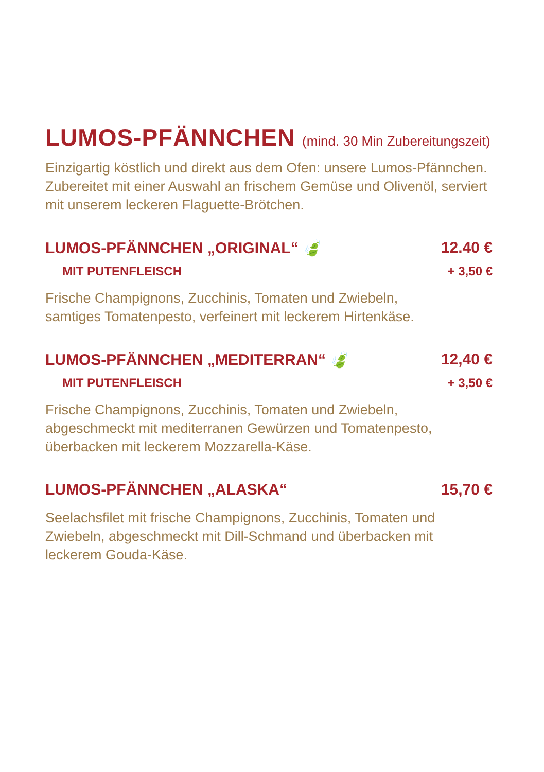LUMOS-PFÄNNCHEN (mind. 30 Min Zubereitungszeit)
Einzigartig köstlich und direkt aus dem Ofen: unsere Lumos-Pfännchen.
Zubereitet mit einer Auswahl an frischem Gemüse und Olivenöl, serviert
mit unserem leckeren Flaguette-Brötchen.
LUMOS-PFÄNNCHEN „ORIGINAL“ 🍃 12.40 €
MIT PUTENFLEISCH + 3,50 €
Frische Champignons, Zucchinis, Tomaten und Zwiebeln,
samtiges Tomatenpesto, verfeinert mit leckerem Hirtenkäse.
LUMOS-PFÄNNCHEN „MEDITERRAN“ 🍃 12,40 €
MIT PUTENFLEISCH + 3,50 €
Frische Champignons, Zucchinis, Tomaten und Zwiebeln,
abgeschmeckt mit mediterranen Gewürzen und Tomatenpesto,
überbacken mit leckerem Mozzarella-Käse.
LUMOS-PFÄNNCHEN „ALASKA“15,70 €
Seelachsfilet mit frische Champignons, Zucchinis, Tomaten und
Zwiebeln, abgeschmeckt mit Dill-Schmand und überbacken mit
leckerem Gouda-Käse.